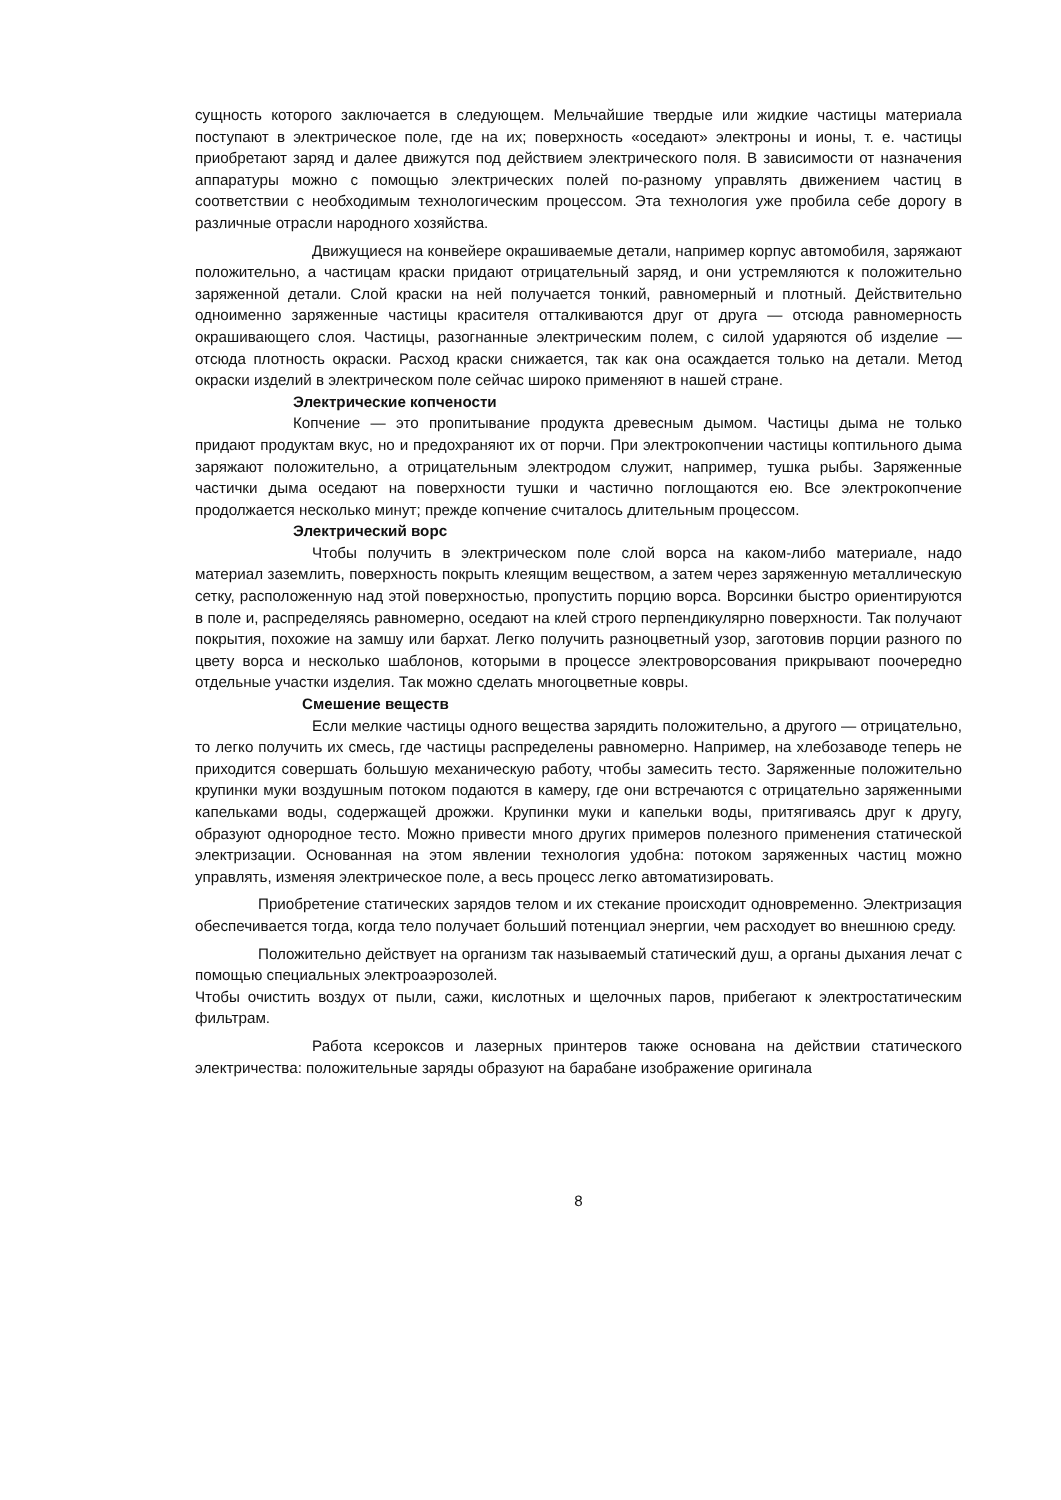сущность которого заключается в следующем. Мельчайшие твердые или жидкие частицы материала поступают в электрическое поле, где на их; поверхность «оседают» электроны и ионы, т. е. частицы приобретают заряд и далее движутся под действием электрического поля. В зависимости от назначения аппаратуры можно с помощью электрических полей по-разному управлять движением частиц в соответствии с необходимым технологическим процессом. Эта технология уже пробила себе дорогу в различные отрасли народного хозяйства.
Движущиеся на конвейере окрашиваемые детали, например корпус автомобиля, заряжают положительно, а частицам краски придают отрицательный заряд, и они устремляются к положительно заряженной детали. Слой краски на ней получается тонкий, равномерный и плотный. Действительно одноименно заряженные частицы красителя отталкиваются друг от друга — отсюда равномерность окрашивающего слоя. Частицы, разогнанные электрическим полем, с силой ударяются об изделие — отсюда плотность окраски. Расход краски снижается, так как она осаждается только на детали. Метод окраски изделий в электрическом поле сейчас широко применяют в нашей стране.
Электрические копчености
Копчение — это пропитывание продукта древесным дымом. Частицы дыма не только придают продуктам вкус, но и предохраняют их от порчи. При электрокопчении частицы коптильного дыма заряжают положительно, а отрицательным электродом служит, например, тушка рыбы. Заряженные частички дыма оседают на поверхности тушки и частично поглощаются ею. Все электрокопчение продолжается несколько минут; прежде копчение считалось длительным процессом.
Электрический ворс
Чтобы получить в электрическом поле слой ворса на каком-либо материале, надо материал заземлить, поверхность покрыть клеящим веществом, а затем через заряженную металлическую сетку, расположенную над этой поверхностью, пропустить порцию ворса. Ворсинки быстро ориентируются в поле и, распределяясь равномерно, оседают на клей строго перпендикулярно поверхности. Так получают покрытия, похожие на замшу или бархат. Легко получить разноцветный узор, заготовив порции разного по цвету ворса и несколько шаблонов, которыми в процессе электроворсования прикрывают поочередно отдельные участки изделия. Так можно сделать многоцветные ковры.
Смешение веществ
Если мелкие частицы одного вещества зарядить положительно, а другого — отрицательно, то легко получить их смесь, где частицы распределены равномерно. Например, на хлебозаводе теперь не приходится совершать большую механическую работу, чтобы замесить тесто. Заряженные положительно крупинки муки воздушным потоком подаются в камеру, где они встречаются с отрицательно заряженными капельками воды, содержащей дрожжи. Крупинки муки и капельки воды, притягиваясь друг к другу, образуют однородное тесто. Можно привести много других примеров полезного применения статической электризации. Основанная на этом явлении технология удобна: потоком заряженных частиц можно управлять, изменяя электрическое поле, а весь процесс легко автоматизировать.
Приобретение статических зарядов телом и их стекание происходит одновременно. Электризация обеспечивается тогда, когда тело получает больший потенциал энергии, чем расходует во внешнюю среду.
Положительно действует на организм так называемый статический душ, а органы дыхания лечат с помощью специальных электроаэрозолей.
Чтобы очистить воздух от пыли, сажи, кислотных и щелочных паров, прибегают к электростатическим фильтрам.
Работа ксероксов и лазерных принтеров также основана на действии статического электричества: положительные заряды образуют на барабане изображение оригинала
8